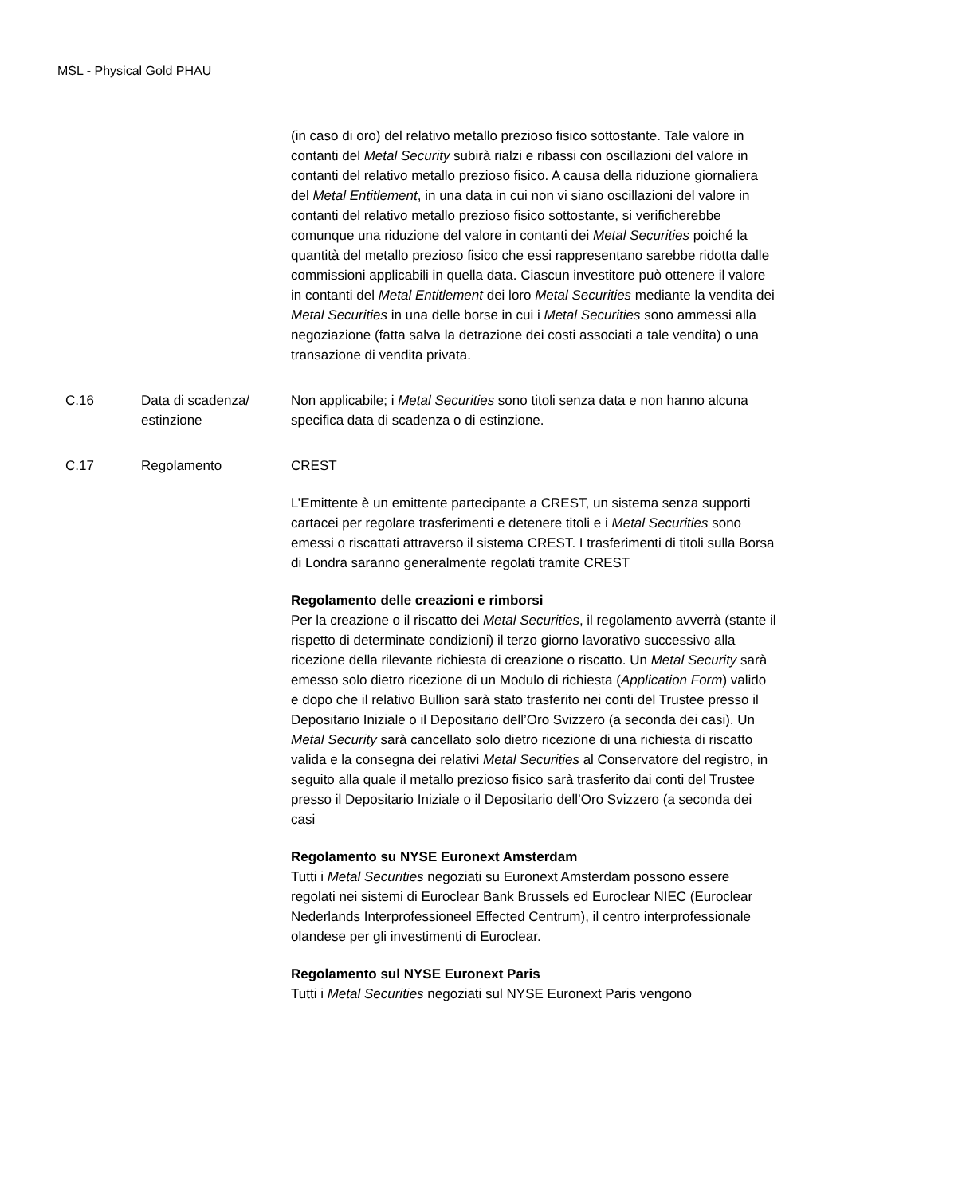MSL - Physical Gold PHAU
| | | (in caso di oro) del relativo metallo prezioso fisico sottostante. Tale valore in contanti del Metal Security subirà rialzi e ribassi con oscillazioni del valore in contanti del relativo metallo prezioso fisico. A causa della riduzione giornaliera del Metal Entitlement , in una data in cui non vi siano oscillazioni del valore in contanti del relativo metallo prezioso fisico sottostante, si verificherebbe comunque una riduzione del valore in contanti dei Metal Securities poiché la quantità del metallo prezioso fisico che essi rappresentano sarebbe ridotta dalle commissioni applicabili in quella data. Ciascun investitore può ottenere il valore in contanti del Metal Entitlement dei loro Metal Securities mediante la vendita dei Metal Securities in una delle borse in cui i Metal Securities sono ammessi alla negoziazione (fatta salva la detrazione dei costi associati a tale vendita) o una transazione di vendita privata. |
| C.16 | Data di scadenza/ estinzione | Non applicabile; i Metal Securities sono titoli senza data e non hanno alcuna specifica data di scadenza o di estinzione. |
| C.17 | Regolamento | CREST L’Emittente è un emittente partecipante a CREST, un sistema senza supporti cartacei per regolare trasferimenti e detenere titoli e i Metal Securities sono emessi o riscattati attraverso il sistema CREST. I trasferimenti di titoli sulla Borsa di Londra saranno generalmente regolati tramite CREST Regolamento delle creazioni e rimborsi Per la creazione o il riscatto dei Metal Securities , il regolamento avverrà (stante il rispetto di determinate condizioni) il terzo giorno lavorativo successivo alla ricezione della rilevante richiesta di creazione o riscatto. Un Metal Security sarà emesso solo dietro ricezione di un Modulo di richiesta ( Application Form ) valido e dopo che il relativo Bullion sarà stato trasferito nei conti del Trustee presso il Depositario Iniziale o il Depositario dell’Oro Svizzero (a seconda dei casi). Un Metal Security sarà cancellato solo dietro ricezione di una richiesta di riscatto valida e la consegna dei relativi Metal Securities al Conservatore del registro, in seguito alla quale il metallo prezioso fisico sarà trasferito dai conti del Trustee presso il Depositario Iniziale o il Depositario dell’Oro Svizzero (a seconda dei casi Regolamento su NYSE Euronext Amsterdam Tutti i Metal Securities negoziati su Euronext Amsterdam possono essere regolati nei sistemi di Euroclear Bank Brussels ed Euroclear NIEC (Euroclear Nederlands Interprofessioneel Effected Centrum), il centro interprofessionale olandese per gli investimenti di Euroclear. Regolamento sul NYSE Euronext Paris Tutti i Metal Securities negoziati sul NYSE Euronext Paris vengono |